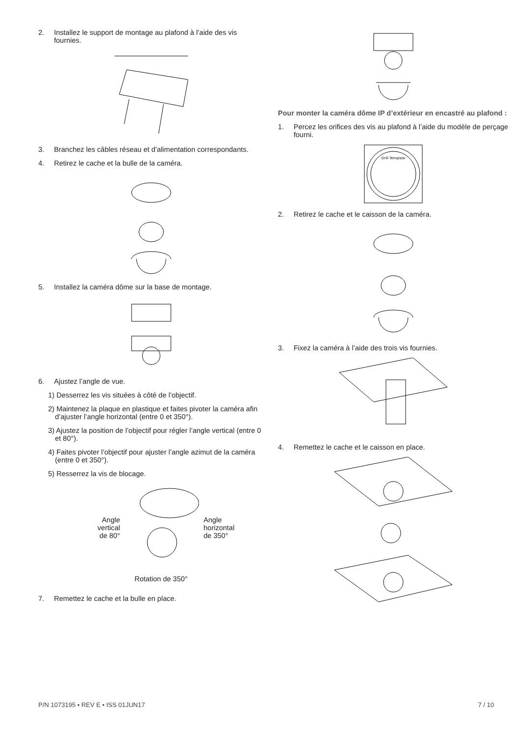2. Installez le support de montage au plafond à l’aide des vis fournies.
3. Branchez les câbles réseau et d’alimentation correspondants.
4. Retirez le cache et la bulle de la caméra.
5. Installez la caméra dôme sur la base de montage.
6. Ajustez l’angle de vue.
1) Desserrez les vis situées à côté de l’objectif.
2) Maintenez la plaque en plastique et faites pivoter la caméra afin d’ajuster l’angle horizontal (entre 0 et 350°).
3) Ajustez la position de l’objectif pour régler l’angle vertical (entre 0 et 80°).
4) Faites pivoter l’objectif pour ajuster l’angle azimut de la caméra (entre 0 et 350°).
5) Resserrez la vis de blocage.
Angle
vertical
de 80°
Angle
horizontal
de 350°
Rotation de 350°
7. Remettez le cache et la bulle en place.
Pour monter la caméra dôme IP d’extérieur en encastré au plafond :
1. Percez les orifices des vis au plafond à l’aide du modèle de perçage fourni.
Drill Template
2. Retirez le cache et le caisson de la caméra.
3. Fixez la caméra à l’aide des trois vis fournies.
4. Remettez le cache et le caisson en place.
P/N 1073195 • REV E • ISS 01JUN17 7 / 10